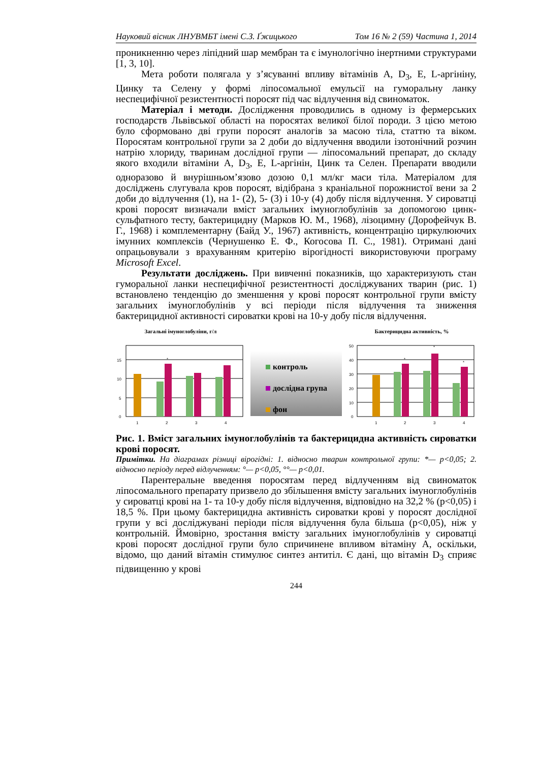Науковий вісник ЛНУВМБТ імені С.З. Ґжицького Том 16 № 2 (59) Частина 1, 2014
проникненню через ліпідний шар мембран та є імунологічно інертними структурами [1, 3, 10].
Мета роботи полягала у з’ясуванні впливу вітамінів А, D<sub>3</sub>, Е, L-аргініну, Цинку та Селену у формі ліпосомальної емульсії на гуморальну ланку неспецифічної резистентності поросят під час відлучення від свиноматок.
Матеріал і методи. Дослідження проводились в одному із фермерських господарств Львівської області на поросятах великої білої породи. З цією метою було сформовано дві групи поросят аналогів за масою тіла, статтю та віком. Поросятам контрольної групи за 2 доби до відлучення вводили ізотонічний розчин натрію хлориду, тваринам дослідної групи — ліпосомальний препарат, до складу якого входили вітаміни А, D<sub>3</sub>, Е, L-аргінін, Цинк та Селен. Препарати вводили одноразово й внурішньом’язово дозою 0,1 мл/кг маси тіла. Матеріалом для досліджень слугувала кров поросят, відібрана з краніальної порожнистої вени за 2 доби до відлучення (1), на 1- (2), 5- (3) і 10-у (4) добу після відлучення. У сироватці крові поросят визначали вміст загальних імуноглобулінів за допомогою цинк-сульфатного тесту, бактерицидну (Марков Ю. М., 1968), лізоцимну (Дорофейчук В. Г., 1968) і комплементарну (Байд У., 1967) активність, концентрацію циркулюючих імунних комплексів (Чернушенко Е. Ф., Когосова П. С., 1981). Отримані дані опрацьовували з врахуванням критерію вірогідності використовуючи програму Microsoft Excel.
Результати досліджень. При вивченні показників, що характеризують стан гуморальної ланки неспецифічної резистентності досліджуваних тварин (рис. 1) встановлено тенденцію до зменшення у крові поросят контрольної групи вмісту загальних імуноглобулінів у всі періоди після відлучення та зниження бактерицидної активності сироватки крові на 10-у добу після відлучення.
Загальні імуноглобуліни, г/л
15
10
5
0
*
1
2
3
4
контроль
дослідна група
фон
Бактерицидна активність, %
50
40
30
20
10
0
*
*
*
1
2
3
4
Рис. 1. Вміст загальних імуноглобулінів та бактерицидна активність сироватки крові поросят.
Примітки. На діаграмах різниці вірогідні: 1. відносно тварин контрольної групи: *— p<0,05; 2. відносно періоду перед відлученням: °— p<0,05, °°— p<0,01.
Парентеральне введення поросятам перед відлученням від свиноматок ліпосомального препарату призвело до збільшення вмісту загальних імуноглобулінів у сироватці крові на 1- та 10-у добу після відлучення, відповідно на 32,2 % (p<0,05) і 18,5 %. При цьому бактерицидна активність сироватки крові у поросят дослідної групи у всі досліджувані періоди після відлучення була більша (p<0,05), ніж у контрольній. Ймовірно, зростання вмісту загальних імуноглобулінів у сироватці крові поросят дослідної групи було спричинене впливом вітаміну А, оскільки, відомо, що даний вітамін стимулює синтез антитіл. Є дані, що вітамін D<sub>3</sub> сприяє підвищенню у крові
244